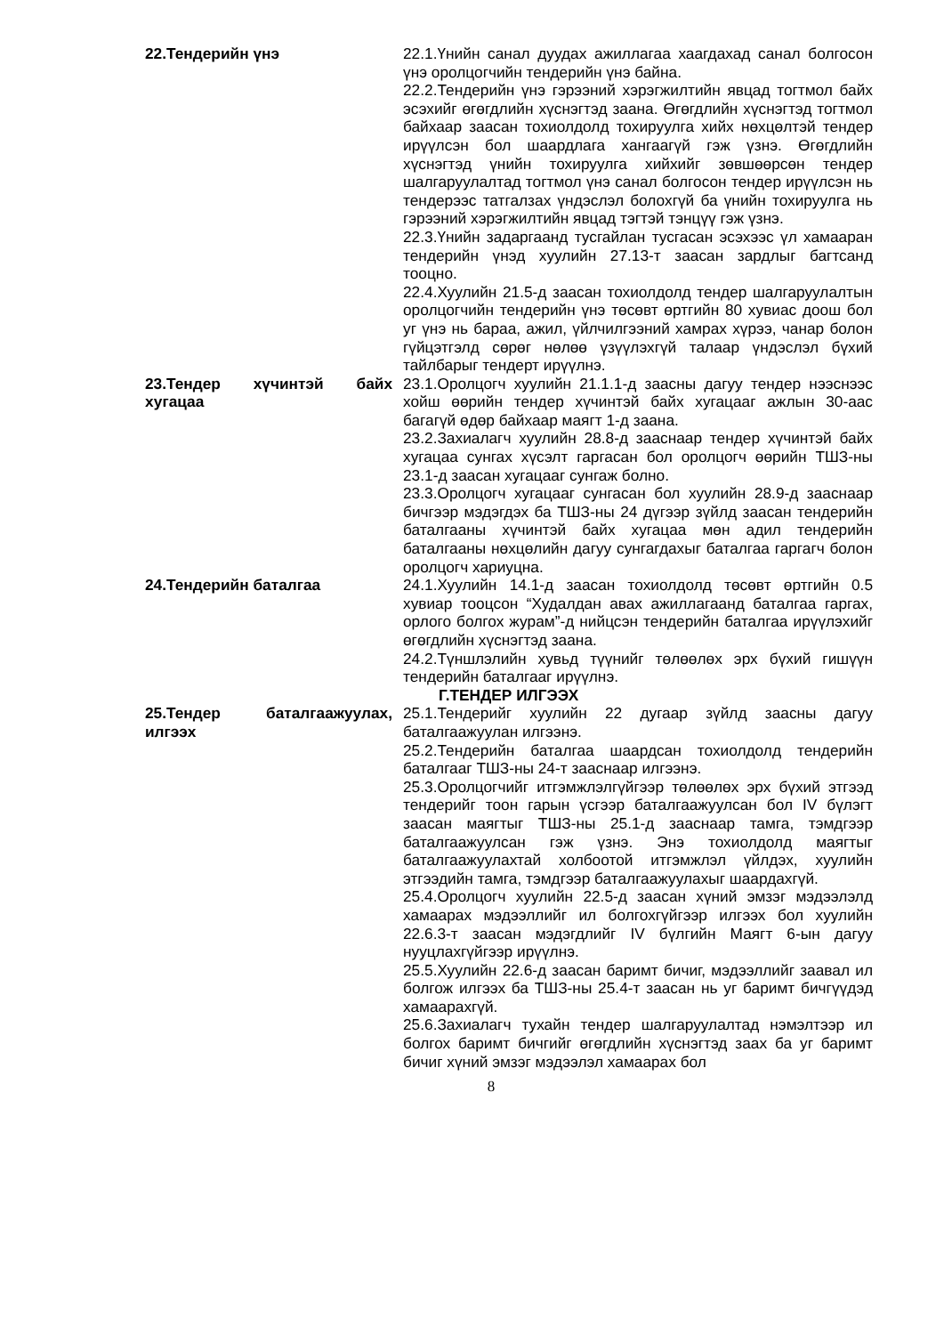| 22.Тендерийн үнэ | 22.1.Үнийн санал дуудах ажиллагаа хаагдахад санал болгосон үнэ оролцогчийн тендерийн үнэ байна. 22.2.Тендерийн үнэ гэрээний хэрэгжилтийн явцад тогтмол байх эсэхийг өгөгдлийн хүснэгтэд заана. Өгөгдлийн хүснэгтэд тогтмол байхаар заасан тохиолдолд тохируулга хийх нөхцөлтэй тендер ирүүлсэн бол шаардлага хангаагүй гэж үзнэ. Өгөгдлийн хүснэгтэд үнийн тохируулга хийхийг зөвшөөрсөн тендер шалгаруулалтад тогтмол үнэ санал болгосон тендер ирүүлсэн нь тендерээс татгалзах үндэслэл болохгүй ба үнийн тохируулга нь гэрээний хэрэгжилтийн явцад тэгтэй тэнцүү гэж үзнэ. 22.3.Үнийн задаргаанд тусгайлан тусгасан эсэхээс үл хамааран тендерийн үнэд хуулийн 27.13-т заасан зардлыг багтсанд тооцно. 22.4.Хуулийн 21.5-д заасан тохиолдолд тендер шалгаруулалтын оролцогчийн тендерийн үнэ төсөвт өртгийн 80 хувиас доош бол уг үнэ нь бараа, ажил, үйлчилгээний хамрах хүрээ, чанар болон гүйцэтгэлд сөрөг нөлөө үзүүлэхгүй талаар үндэслэл бүхий тайлбарыг тендерт ирүүлнэ. |
| 23.Тендер хүчинтэй байх хугацаа | 23.1.Оролцогч хуулийн 21.1.1-д заасны дагуу тендер нээснээс хойш өөрийн тендер хүчинтэй байх хугацааг ажлын 30-аас багагүй өдөр байхаар маягт 1-д заана. 23.2.Захиалагч хуулийн 28.8-д зааснаар тендер хүчинтэй байх хугацаа сунгах хүсэлт гаргасан бол оролцогч өөрийн ТШЗ-ны 23.1-д заасан хугацааг сунгаж болно. 23.3.Оролцогч хугацааг сунгасан бол хуулийн 28.9-д зааснаар бичгээр мэдэгдэх ба ТШЗ-ны 24 дүгээр зүйлд заасан тендерийн баталгааны хүчинтэй байх хугацаа мөн адил тендерийн баталгааны нөхцөлийн дагуу сунгагдахыг баталгаа гаргагч болон оролцогч хариуцна. |
| 24.Тендерийн баталгаа | 24.1.Хуулийн 14.1-д заасан тохиолдолд төсөвт өртгийн 0.5 хувиар тооцсон “Худалдан авах ажиллагаанд баталгаа гаргах, орлого болгох журам”-д нийцсэн тендерийн баталгаа ирүүлэхийг өгөгдлийн хүснэгтэд заана. 24.2.Түншлэлийн хувьд түүнийг төлөөлөх эрх бүхий гишүүн тендерийн баталгааг ирүүлнэ. Г.ТЕНДЕР ИЛГЭЭХ |
| 25.Тендер баталгаажуулах, илгээх | 25.1.Тендерийг хуулийн 22 дугаар зүйлд заасны дагуу баталгаажуулан илгээнэ. 25.2.Тендерийн баталгаа шаардсан тохиолдолд тендерийн баталгааг ТШЗ-ны 24-т зааснаар илгээнэ. 25.3.Оролцогчийг итгэмжлэлгүйгээр төлөөлөх эрх бүхий этгээд тендерийг тоон гарын үсгээр баталгаажуулсан бол IV бүлэгт заасан маягтыг ТШЗ-ны 25.1-д зааснаар тамга, тэмдгээр баталгаажуулсан гэж үзнэ. Энэ тохиолдолд маягтыг баталгаажуулахтай холбоотой итгэмжлэл үйлдэх, хуулийн этгээдийн тамга, тэмдгээр баталгаажуулахыг шаардахгүй. 25.4.Оролцогч хуулийн 22.5-д заасан хүний эмзэг мэдээлэлд хамаарах мэдээллийг ил болгохгүйгээр илгээх бол хуулийн 22.6.3-т заасан мэдэгдлийг IV бүлгийн Маягт 6-ын дагуу нууцлахгүйгээр ирүүлнэ. 25.5.Хуулийн 22.6-д заасан баримт бичиг, мэдээллийг заавал ил болгож илгээх ба ТШЗ-ны 25.4-т заасан нь уг баримт бичгүүдэд хамаарахгүй. 25.6.Захиалагч тухайн тендер шалгаруулалтад нэмэлтээр ил болгох баримт бичгийг өгөгдлийн хүснэгтэд заах ба уг баримт бичиг хүний эмзэг мэдээлэл хамаарах бол |
8